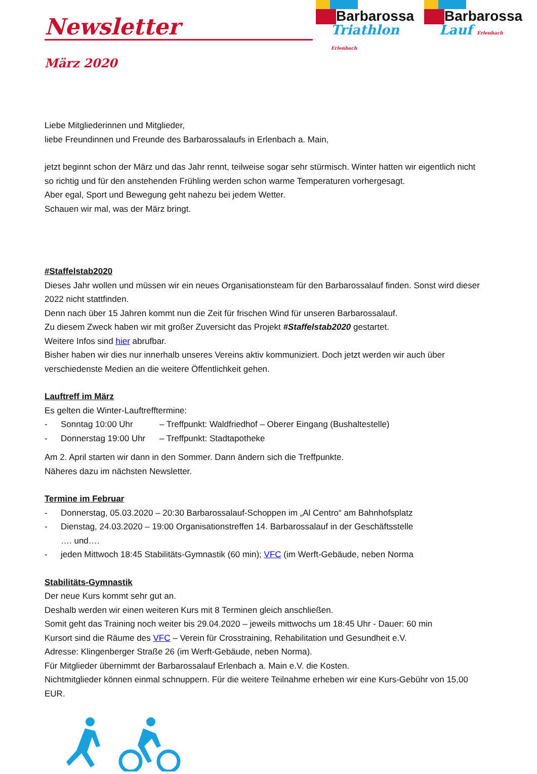Newsletter
Barbarossa
Triathlon Erlenbach
Barbarossa
Lauf Erlenbach
März 2020
Liebe Mitgliederinnen und Mitglieder,
liebe Freundinnen und Freunde des Barbarossalaufs in Erlenbach a. Main,
jetzt beginnt schon der März und das Jahr rennt, teilweise sogar sehr stürmisch. Winter hatten wir eigentlich nicht so richtig und für den anstehenden Frühling werden schon warme Temperaturen vorhergesagt.
Aber egal, Sport und Bewegung geht nahezu bei jedem Wetter.
Schauen wir mal, was der März bringt.
#Staffelstab2020
Dieses Jahr wollen und müssen wir ein neues Organisationsteam für den Barbarossalauf finden. Sonst wird dieser 2022 nicht stattfinden.
Denn nach über 15 Jahren kommt nun die Zeit für frischen Wind für unseren Barbarossalauf.
Zu diesem Zweck haben wir mit großer Zuversicht das Projekt #Staffelstab2020 gestartet.
Weitere Infos sind hier abrufbar.
Bisher haben wir dies nur innerhalb unseres Vereins aktiv kommuniziert. Doch jetzt werden wir auch über verschiedenste Medien an die weitere Öffentlichkeit gehen.
Lauftreff im März
Es gelten die Winter-Lauftrefftermine:
- Sonntag 10:00 Uhr – Treffpunkt: Waldfriedhof – Oberer Eingang (Bushaltestelle)
- Donnerstag 19:00 Uhr – Treffpunkt: Stadtapotheke
Am 2. April starten wir dann in den Sommer. Dann ändern sich die Treffpunkte.
Näheres dazu im nächsten Newsletter.
Termine im Februar
- Donnerstag, 05.03.2020 – 20:30 Barbarossalauf-Schoppen im „Al Centro“ am Bahnhofsplatz
- Dienstag, 24.03.2020 – 19:00 Organisationstreffen 14. Barbarossalauf in der Geschäftsstelle
…. und….
- jeden Mittwoch 18:45 Stabilitäts-Gymnastik (60 min); VFC (im Werft-Gebäude, neben Norma
Stabilitäts-Gymnastik
Der neue Kurs kommt sehr gut an.
Deshalb werden wir einen weiteren Kurs mit 8 Terminen gleich anschließen.
Somit geht das Training noch weiter bis 29.04.2020 – jeweils mittwochs um 18:45 Uhr - Dauer: 60 min
Kursort sind die Räume des VFC – Verein für Crosstraining, Rehabilitation und Gesundheit e.V.
Adresse: Klingenberger Straße 26 (im Werft-Gebäude, neben Norma).
Für Mitglieder übernimmt der Barbarossalauf Erlenbach a. Main e.V. die Kosten.
Nichtmitglieder können einmal schnuppern. Für die weitere Teilnahme erheben wir eine Kurs-Gebühr von 15,00 EUR.